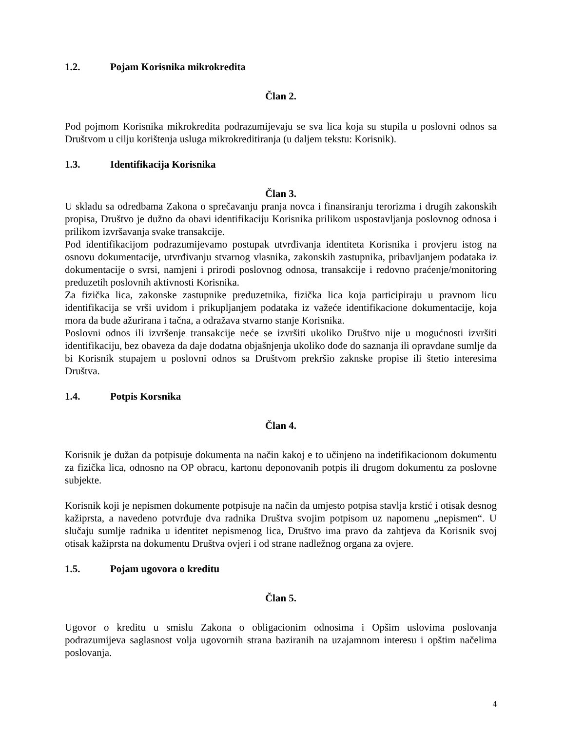1.2. Pojam Korisnika mikrokredita
Član 2.
Pod pojmom Korisnika mikrokredita podrazumijevaju se sva lica koja su stupila u poslovni odnos sa Društvom u cilju korištenja usluga mikrokreditiranja (u daljem tekstu: Korisnik).
1.3. Identifikacija Korisnika
Član 3.
U skladu sa odredbama Zakona o sprečavanju pranja novca i finansiranju terorizma i drugih zakonskih propisa, Društvo je dužno da obavi identifikaciju Korisnika prilikom uspostavljanja poslovnog odnosa i prilikom izvršavanja svake transakcije.
Pod identifikacijom podrazumijevamo postupak utvrđivanja identiteta Korisnika i provjeru istog na osnovu dokumentacije, utvrđivanju stvarnog vlasnika, zakonskih zastupnika, pribavljanjem podataka iz dokumentacije o svrsi, namjeni i prirodi poslovnog odnosa, transakcije i redovno praćenje/monitoring preduzetih poslovnih aktivnosti Korisnika.
Za fizička lica, zakonske zastupnike preduzetnika, fizička lica koja participiraju u pravnom licu identifikacija se vrši uvidom i prikupljanjem podataka iz važeće identifikacione dokumentacije, koja mora da bude ažurirana i tačna, a odražava stvarno stanje Korisnika.
Poslovni odnos ili izvršenje transakcije neće se izvršiti ukoliko Društvo nije u mogućnosti izvršiti identifikaciju, bez obaveza da daje dodatna objašnjenja ukoliko dođe do saznanja ili opravdane sumlje da bi Korisnik stupajem u poslovni odnos sa Društvom prekršio zaknske propise ili štetio interesima Društva.
1.4. Potpis Korsnika
Član 4.
Korisnik je dužan da potpisuje dokumenta na način kakoj e to učinjeno na indetifikacionom dokumentu za fizička lica, odnosno na OP obracu, kartonu deponovanih potpis ili drugom dokumentu za poslovne subjekte.
Korisnik koji je nepismen dokumente potpisuje na način da umjesto potpisa stavlja krstić i otisak desnog kažiprsta, a navedeno potvrđuje dva radnika Društva svojim potpisom uz napomenu „nepismen“. U slučaju sumlje radnika u identitet nepismenog lica, Društvo ima pravo da zahtjeva da Korisnik svoj otisak kažiprsta na dokumentu Društva ovjeri i od strane nadležnog organa za ovjere.
1.5. Pojam ugovora o kreditu
Član 5.
Ugovor o kreditu u smislu Zakona o obligacionim odnosima i Opšim uslovima poslovanja podrazumijeva saglasnost volja ugovornih strana baziranih na uzajamnom interesu i opštim načelima poslovanja.
4